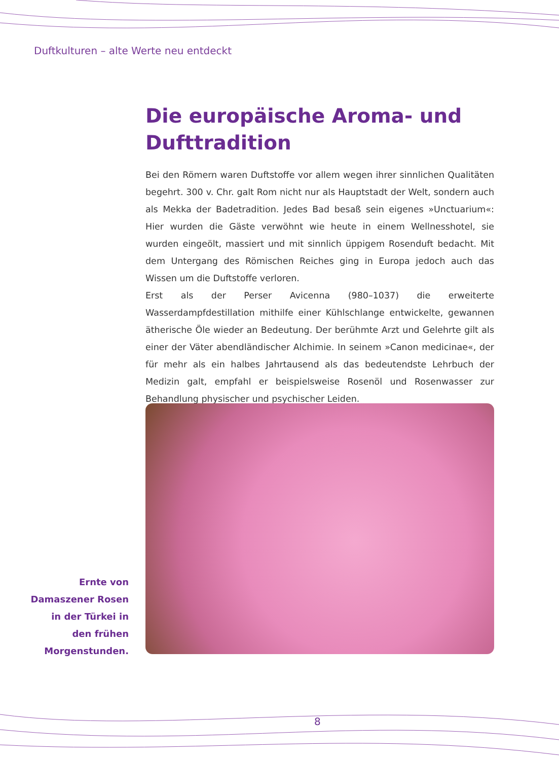Duftkulturen – alte Werte neu entdeckt
Die europäische Aroma- und Dufttradition
Bei den Römern waren Duftstoffe vor allem wegen ihrer sinnlichen Qualitäten begehrt. 300 v. Chr. galt Rom nicht nur als Hauptstadt der Welt, sondern auch als Mekka der Badetradition. Jedes Bad besaß sein eigenes »Unctuarium«: Hier wurden die Gäste verwöhnt wie heute in einem Wellnesshotel, sie wurden ein­geölt, massiert und mit sinnlich üppigem Rosenduft bedacht. Mit dem Untergang des Römischen Reiches ging in Europa jedoch auch das Wissen um die Duftstoffe verloren.
Erst als der Perser Avicenna (980–1037) die erweiterte Wasserdampfdestillation mithilfe einer Kühlschlange entwickelte, gewannen ätherische Öle wieder an Be­deutung. Der berühmte Arzt und Gelehrte gilt als einer der Väter abendländischer Alchimie. In seinem »Canon medicinae«, der für mehr als ein halbes Jahrtausend als das bedeutendste Lehrbuch der Medizin galt, empfahl er beispielsweise Ro­senöl und Rosenwasser zur Behandlung physischer und psychischer Leiden.
Ernte von Damaszener Rosen in der Türkei in den frühen Morgen­stunden.
8